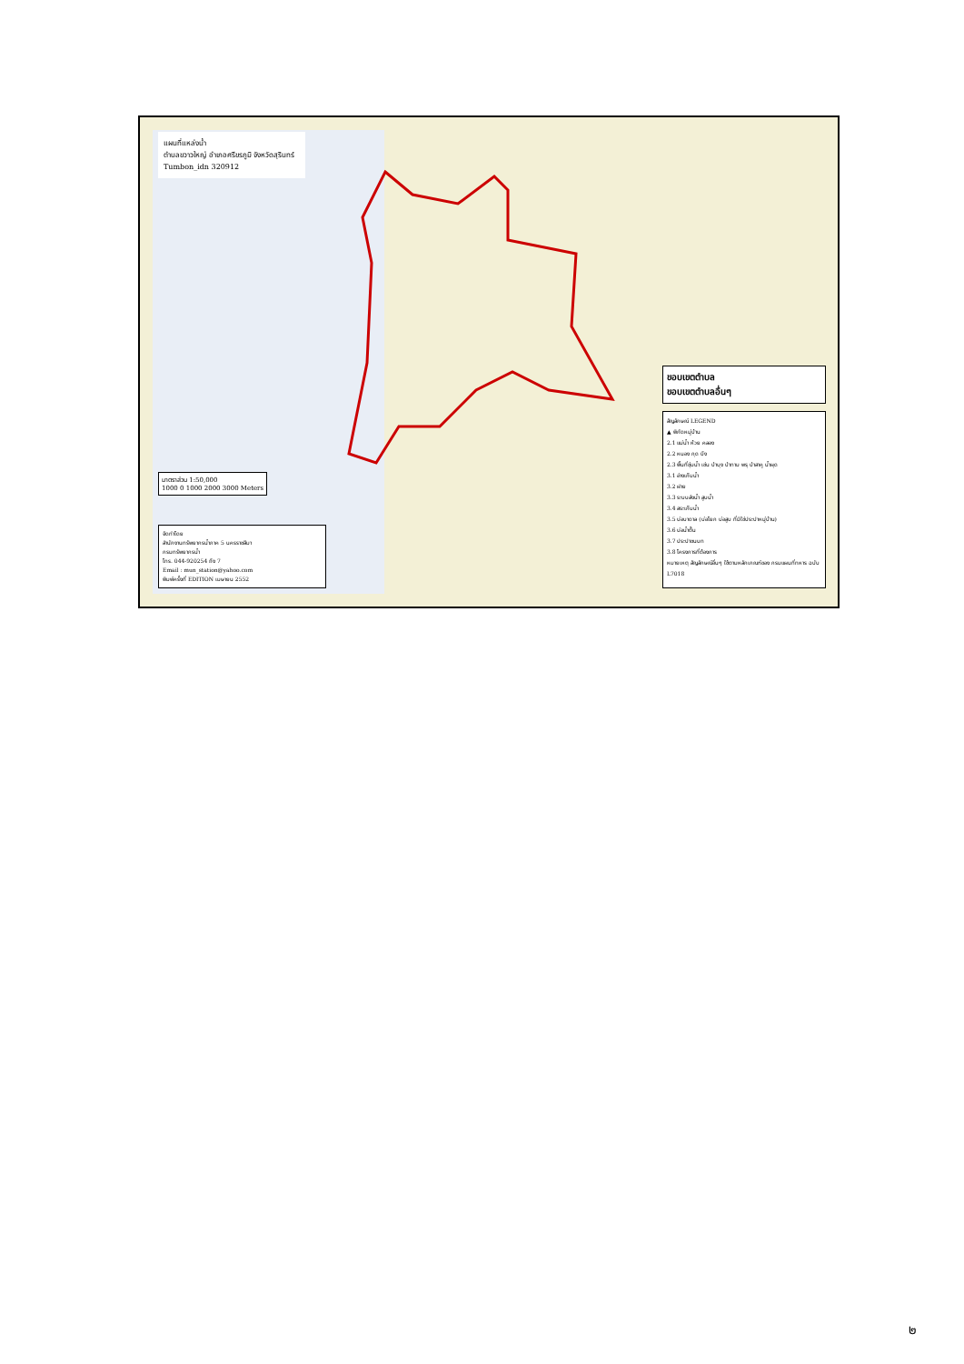แผนที่แหล่งน้ำ
ตำบลขวาวใหญ่ อำเภอศรีขรภูมิ จังหวัดสุรินทร์
Tumbon_idn 320912
ขอบเขตตำบล
ขอบเขตตำบลอื่นๆ
สัญลักษณ์ LEGEND
▲ พิกัดหมู่บ้าน
2.1 แม่น้ำ ห้วย คลอง
2.2 หนอง กุด บึง
2.3 พื้นที่ชุ่มน้ำ เช่น ป่าบุง ป่าทาม พรุ ป่าสาคู น้ำผุด
3.1 อ่างเก็บน้ำ
3.2 ฝาย
3.3 ระบบส่งน้ำ สูบน้ำ
3.4 สระเก็บน้ำ
3.5 บ่อบาดาล (บ่อโยก บ่อสูบ ที่มิใช่ประปาหมู่บ้าน)
3.6 บ่อน้ำตื้น
3.7 ประปาชนบท
3.8 โครงการที่ต้องการ
หมายเหตุ สัญลักษณ์อื่นๆ ใช้ตามหลักเกณฑ์ของ กรมแผนที่ทหาร ฉบับ L7018
มาตราส่วน 1:50,000
1000 0 1000 2000 3000 Meters
จัดทำโดย
สำนักงานทรัพยากรน้ำภาค 5 นครราชสีมา
กรมทรัพยากรน้ำ
โทร. 044-920254 ถึง 7
Email : mun_station@yahoo.com
พิมพ์ครั้งที่ EDITION เมษายน 2552
๒